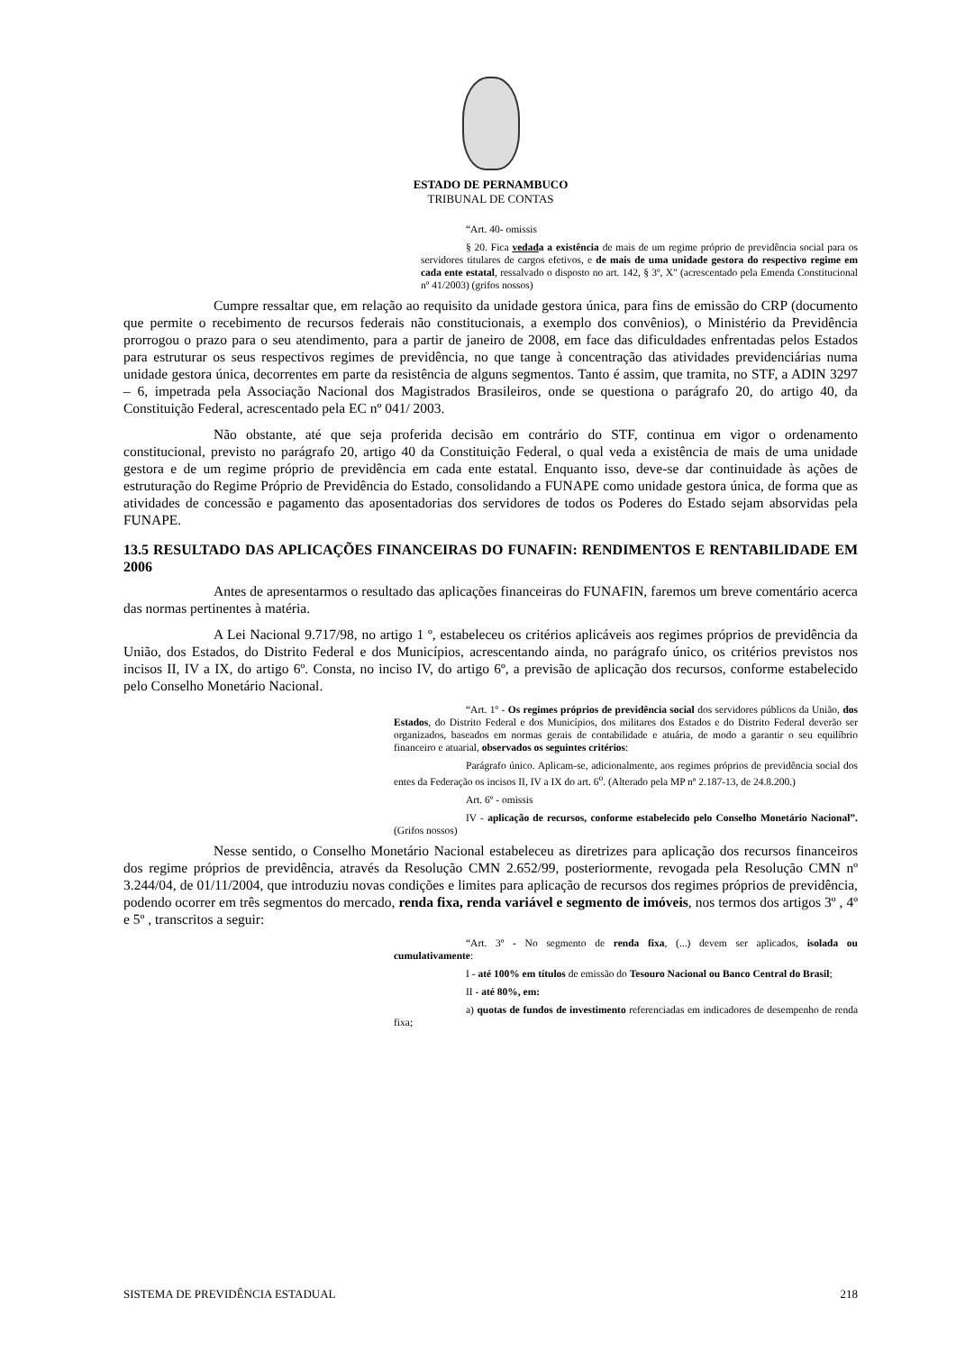ESTADO DE PERNAMBUCO
TRIBUNAL DE CONTAS
“Art. 40- omissis
§ 20. Fica vedada a existência de mais de um regime próprio de previdência social para os servidores titulares de cargos efetivos, e de mais de uma unidade gestora do respectivo regime em cada ente estatal, ressalvado o disposto no art. 142, § 3º, X" (acrescentado pela Emenda Constitucional nº 41/2003) (grifos nossos)
Cumpre ressaltar que, em relação ao requisito da unidade gestora única, para fins de emissão do CRP (documento que permite o recebimento de recursos federais não constitucionais, a exemplo dos convênios), o Ministério da Previdência prorrogou o prazo para o seu atendimento, para a partir de janeiro de 2008, em face das dificuldades enfrentadas pelos Estados para estruturar os seus respectivos regimes de previdência, no que tange à concentração das atividades previdenciárias numa unidade gestora única, decorrentes em parte da resistência de alguns segmentos. Tanto é assim, que tramita, no STF, a ADIN 3297 – 6, impetrada pela Associação Nacional dos Magistrados Brasileiros, onde se questiona o parágrafo 20, do artigo 40, da Constituição Federal, acrescentado pela EC nº 041/ 2003.
Não obstante, até que seja proferida decisão em contrário do STF, continua em vigor o ordenamento constitucional, previsto no parágrafo 20, artigo 40 da Constituição Federal, o qual veda a existência de mais de uma unidade gestora e de um regime próprio de previdência em cada ente estatal. Enquanto isso, deve-se dar continuidade às ações de estruturação do Regime Próprio de Previdência do Estado, consolidando a FUNAPE como unidade gestora única, de forma que as atividades de concessão e pagamento das aposentadorias dos servidores de todos os Poderes do Estado sejam absorvidas pela FUNAPE.
13.5 RESULTADO DAS APLICAÇÕES FINANCEIRAS DO FUNAFIN: RENDIMENTOS E RENTABILIDADE EM 2006
Antes de apresentarmos o resultado das aplicações financeiras do FUNAFIN, faremos um breve comentário acerca das normas pertinentes à matéria.
A Lei Nacional 9.717/98, no artigo 1 º, estabeleceu os critérios aplicáveis aos regimes próprios de previdência da União, dos Estados, do Distrito Federal e dos Municípios, acrescentando ainda, no parágrafo único, os critérios previstos nos incisos II, IV a IX, do artigo 6º. Consta, no inciso IV, do artigo 6º, a previsão de aplicação dos recursos, conforme estabelecido pelo Conselho Monetário Nacional.
“Art. 1º - Os regimes próprios de previdência social dos servidores públicos da União, dos Estados, do Distrito Federal e dos Municípios, dos militares dos Estados e do Distrito Federal deverão ser organizados, baseados em normas gerais de contabilidade e atuária, de modo a garantir o seu equilíbrio financeiro e atuarial, observados os seguintes critérios:
Parágrafo único. Aplicam-se, adicionalmente, aos regimes próprios de previdência social dos entes da Federação os incisos II, IV a IX do art. 6<sup>o</sup>. (Alterado pela MP nº 2.187-13, de 24.8.200.)
Art. 6º - omissis
IV - aplicação de recursos, conforme estabelecido pelo Conselho Monetário Nacional”. (Grifos nossos)
Nesse sentido, o Conselho Monetário Nacional estabeleceu as diretrizes para aplicação dos recursos financeiros dos regime próprios de previdência, através da Resolução CMN 2.652/99, posteriormente, revogada pela Resolução CMN nº 3.244/04, de 01/11/2004, que introduziu novas condições e limites para aplicação de recursos dos regimes próprios de previdência, podendo ocorrer em três segmentos do mercado, renda fixa, renda variável e segmento de imóveis, nos termos dos artigos 3º , 4º e 5º , transcritos a seguir:
“Art. 3º - No segmento de renda fixa, (...) devem ser aplicados, isolada ou cumulativamente:
I - até 100% em títulos de emissão do Tesouro Nacional ou Banco Central do Brasil;
II - até 80%, em:
a) quotas de fundos de investimento referenciadas em indicadores de desempenho de renda fixa;
SISTEMA DE PREVIDÊNCIA ESTADUAL 218